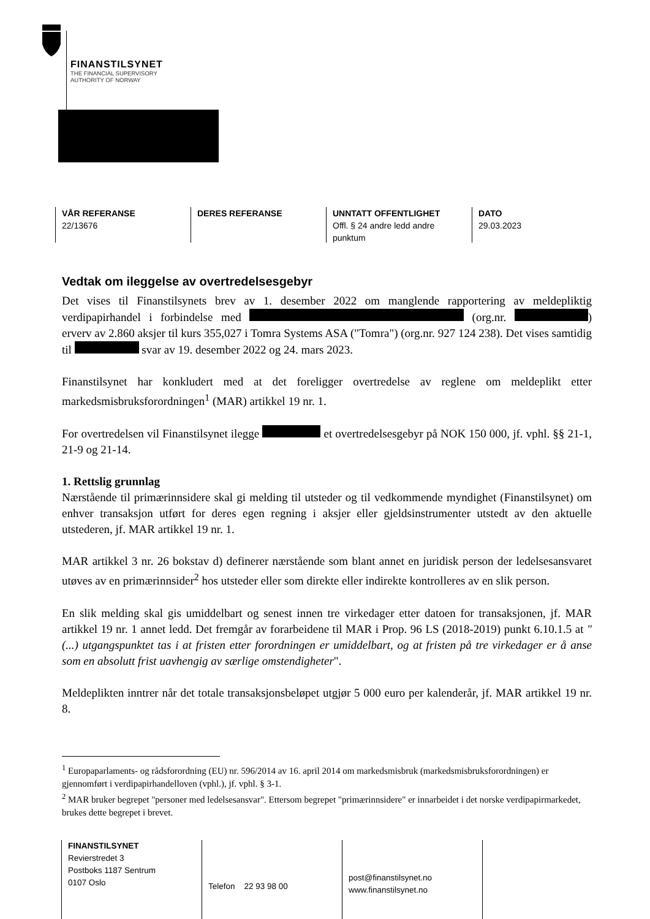FINANSTILSYNET
THE FINANCIAL SUPERVISORY
AUTHORITY OF NORWAY
VÅR REFERANSE
22/13676
DERES REFERANSE UNNTATT OFFENTLIGHET
Offl. § 24 andre ledd andre punktum
DATO
29.03.2023
Vedtak om ileggelse av overtredelsesgebyr
Det vises til Finanstilsynets brev av 1. desember 2022 om manglende rapportering av meldepliktig verdipapirhandel i forbindelse med (org.nr. ) erverv av 2.860 aksjer til kurs 355,027 i Tomra Systems ASA ("Tomra") (org.nr. 927 124 238). Det vises samtidig til svar av 19. desember 2022 og 24. mars 2023.
Finanstilsynet har konkludert med at det foreligger overtredelse av reglene om meldeplikt etter markedsmisbruksforordningen<sup>1</sup> (MAR) artikkel 19 nr. 1.
For overtredelsen vil Finanstilsynet ilegge et overtredelsesgebyr på NOK 150 000, jf. vphl. §§ 21-1, 21-9 og 21-14.
1. Rettslig grunnlag
Nærstående til primærinnsidere skal gi melding til utsteder og til vedkommende myndighet (Finanstilsynet) om enhver transaksjon utført for deres egen regning i aksjer eller gjeldsinstrumenter utstedt av den aktuelle utstederen, jf. MAR artikkel 19 nr. 1.
MAR artikkel 3 nr. 26 bokstav d) definerer nærstående som blant annet en juridisk person der ledelsesansvaret utøves av en primærinnsider<sup>2</sup> hos utsteder eller som direkte eller indirekte kontrolleres av en slik person.
En slik melding skal gis umiddelbart og senest innen tre virkedager etter datoen for transaksjonen, jf. MAR artikkel 19 nr. 1 annet ledd. Det fremgår av forarbeidene til MAR i Prop. 96 LS (2018-2019) punkt 6.10.1.5 at "(...) utgangspunktet tas i at fristen etter forordningen er umiddelbart, og at fristen på tre virkedager er å anse som en absolutt frist uavhengig av særlige omstendigheter".
Meldeplikten inntrer når det totale transaksjonsbeløpet utgjør 5 000 euro per kalenderår, jf. MAR artikkel 19 nr. 8.
<sup>1</sup> Europaparlaments- og rådsforordning (EU) nr. 596/2014 av 16. april 2014 om markedsmisbruk (markedsmisbruksforordningen) er gjennomført i verdipapirhandelloven (vphl.), jf. vphl. § 3-1.
<sup>2</sup> MAR bruker begrepet "personer med ledelsesansvar". Ettersom begrepet "primærinnsidere" er innarbeidet i det norske verdipapirmarkedet, brukes dette begrepet i brevet.
FINANSTILSYNET
Revierstredet 3
Postboks 1187 Sentrum
0107 Oslo
Telefon 22 93 98 00
post@finanstilsynet.no
www.finanstilsynet.no